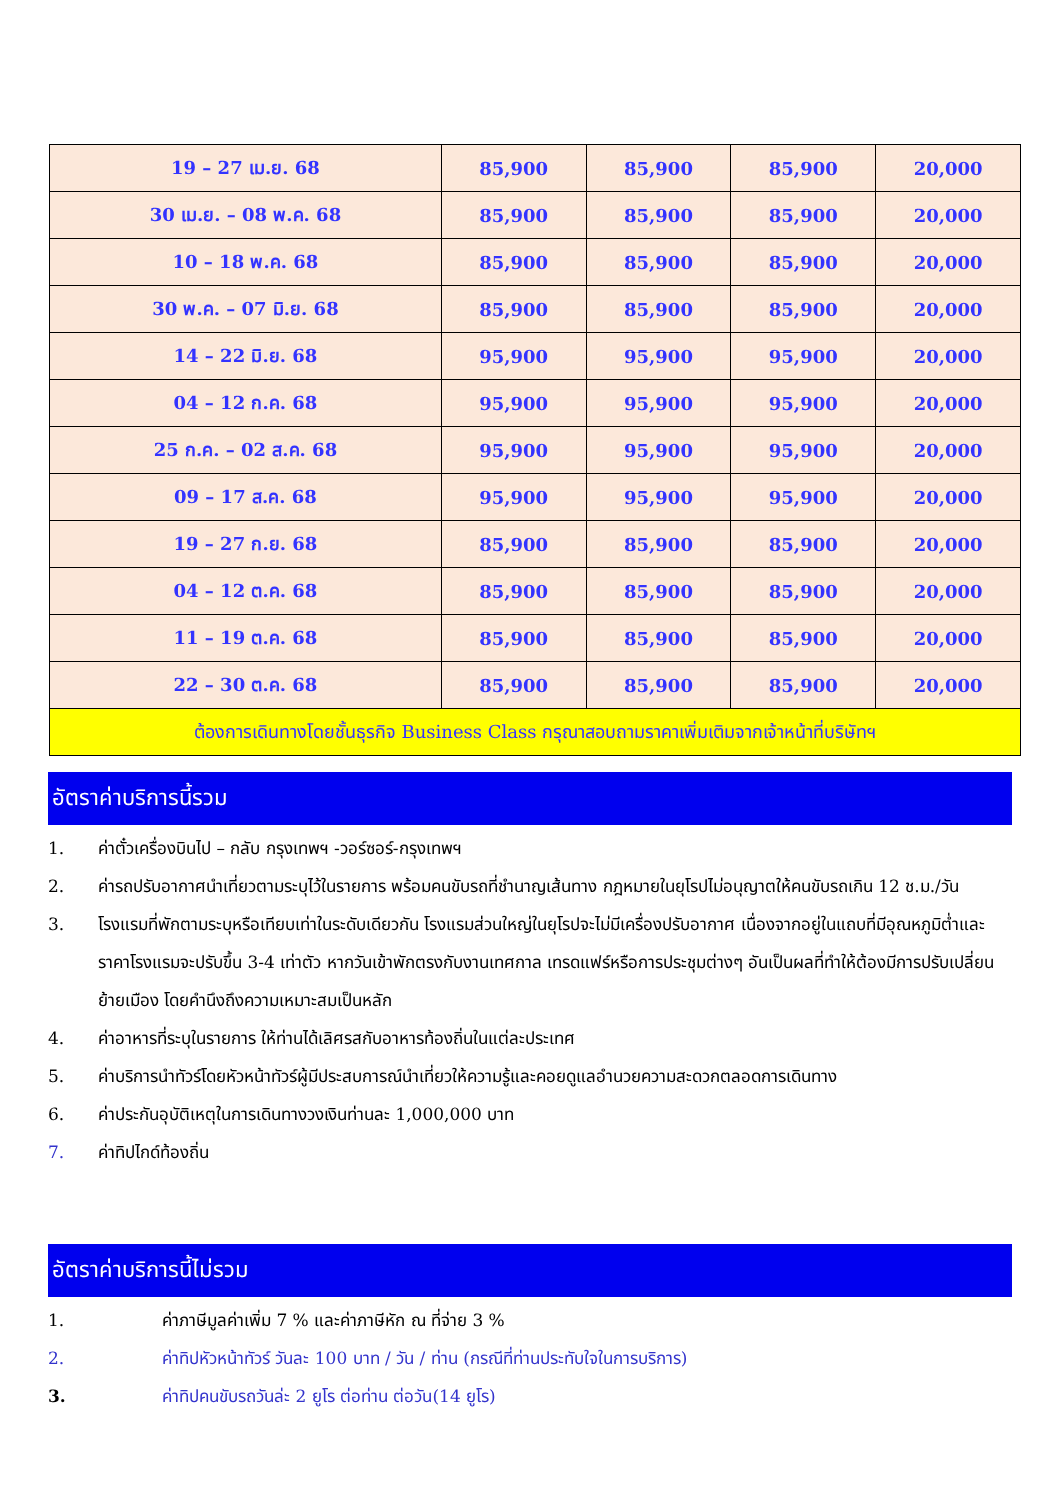| 19 – 27 เม.ย. 68 | 85,900 | 85,900 | 85,900 | 20,000 |
| 30 เม.ย. – 08 พ.ค. 68 | 85,900 | 85,900 | 85,900 | 20,000 |
| 10 – 18 พ.ค. 68 | 85,900 | 85,900 | 85,900 | 20,000 |
| 30 พ.ค. – 07 มิ.ย. 68 | 85,900 | 85,900 | 85,900 | 20,000 |
| 14 – 22 มิ.ย. 68 | 95,900 | 95,900 | 95,900 | 20,000 |
| 04 – 12 ก.ค. 68 | 95,900 | 95,900 | 95,900 | 20,000 |
| 25 ก.ค. – 02 ส.ค. 68 | 95,900 | 95,900 | 95,900 | 20,000 |
| 09 – 17 ส.ค. 68 | 95,900 | 95,900 | 95,900 | 20,000 |
| 19 – 27 ก.ย. 68 | 85,900 | 85,900 | 85,900 | 20,000 |
| 04 – 12 ต.ค. 68 | 85,900 | 85,900 | 85,900 | 20,000 |
| 11 – 19 ต.ค. 68 | 85,900 | 85,900 | 85,900 | 20,000 |
| 22 – 30 ต.ค. 68 | 85,900 | 85,900 | 85,900 | 20,000 |
| ต้องการเดินทางโดยชั้นธุรกิจ Business Class กรุณาสอบถามราคาเพิ่มเติมจากเจ้าหน้าที่บริษัทฯ | | | | |
อัตราค่าบริการนี้รวม
1. ค่าตั๋วเครื่องบินไป – กลับ กรุงเทพฯ -วอร์ซอร์-กรุงเทพฯ
2. ค่ารถปรับอากาศนำเที่ยวตามระบุไว้ในรายการ พร้อมคนขับรถที่ชำนาญเส้นทาง กฎหมายในยุโรปไม่อนุญาตให้คนขับรถเกิน 12 ช.ม./วัน
3. โรงแรมที่พักตามระบุหรือเทียบเท่าในระดับเดียวกัน โรงแรมส่วนใหญ่ในยุโรปจะไม่มีเครื่องปรับอากาศ เนื่องจากอยู่ในแถบที่มีอุณหภูมิต่ำและราคาโรงแรมจะปรับขึ้น 3-4 เท่าตัว หากวันเข้าพักตรงกับงานเทศกาล เทรดแฟร์หรือการประชุมต่างๆ อันเป็นผลที่ทำให้ต้องมีการปรับเปลี่ยนย้ายเมือง โดยคำนึงถึงความเหมาะสมเป็นหลัก
4. ค่าอาหารที่ระบุในรายการ ให้ท่านได้เลิศรสกับอาหารท้องถิ่นในแต่ละประเทศ
5. ค่าบริการนำทัวร์โดยหัวหน้าทัวร์ผู้มีประสบการณ์นำเที่ยวให้ความรู้และคอยดูแลอำนวยความสะดวกตลอดการเดินทาง
6. ค่าประกันอุบัติเหตุในการเดินทางวงเงินท่านละ 1,000,000 บาท
7. ค่าทิปไกด์ท้องถิ่น
อัตราค่าบริการนี้ไม่รวม
1. ค่าภาษีมูลค่าเพิ่ม 7 % และค่าภาษีหัก ณ ที่จ่าย 3 %
2. ค่าทิปหัวหน้าทัวร์ วันละ 100 บาท / วัน / ท่าน (กรณีที่ท่านประทับใจในการบริการ)
3. ค่าทิปคนขับรถวันล่ะ 2 ยูโร ต่อท่าน ต่อวัน(14 ยูโร)